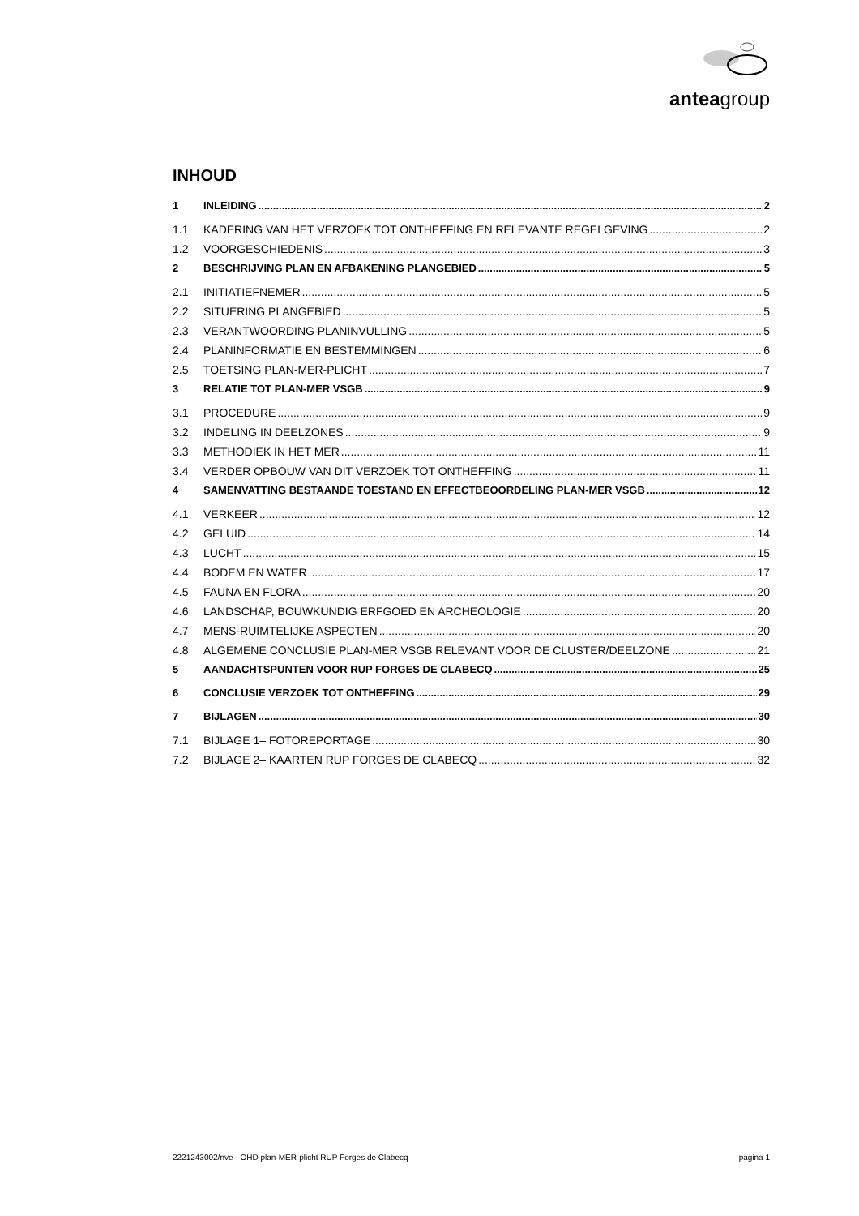anteagroup
INHOUD
1 INLEIDING 2
1.1 KADERING VAN HET VERZOEK TOT ONTHEFFING EN RELEVANTE REGELGEVING 2
1.2 VOORGESCHIEDENIS 3
2 BESCHRIJVING PLAN EN AFBAKENING PLANGEBIED 5
2.1 INITIATIEFNEMER 5
2.2 SITUERING PLANGEBIED 5
2.3 VERANTWOORDING PLANINVULLING 5
2.4 PLANINFORMATIE EN BESTEMMINGEN 6
2.5 TOETSING PLAN-MER-PLICHT 7
3 RELATIE TOT PLAN-MER VSGB 9
3.1 PROCEDURE 9
3.2 INDELING IN DEELZONES 9
3.3 METHODIEK IN HET MER 11
3.4 VERDER OPBOUW VAN DIT VERZOEK TOT ONTHEFFING 11
4 SAMENVATTING BESTAANDE TOESTAND EN EFFECTBEOORDELING PLAN-MER VSGB 12
4.1 VERKEER 12
4.2 GELUID 14
4.3 LUCHT 15
4.4 BODEM EN WATER 17
4.5 FAUNA EN FLORA 20
4.6 LANDSCHAP, BOUWKUNDIG ERFGOED EN ARCHEOLOGIE 20
4.7 MENS-RUIMTELIJKE ASPECTEN 20
4.8 ALGEMENE CONCLUSIE PLAN-MER VSGB RELEVANT VOOR DE CLUSTER/DEELZONE 21
5 AANDACHTSPUNTEN VOOR RUP FORGES DE CLABECQ 25
6 CONCLUSIE VERZOEK TOT ONTHEFFING 29
7 BIJLAGEN 30
7.1 BIJLAGE 1– FOTOREPORTAGE 30
7.2 BIJLAGE 2– KAARTEN RUP FORGES DE CLABECQ 32
2221243002/nve - OHD plan-MER-plicht RUP Forges de Clabecq pagina 1